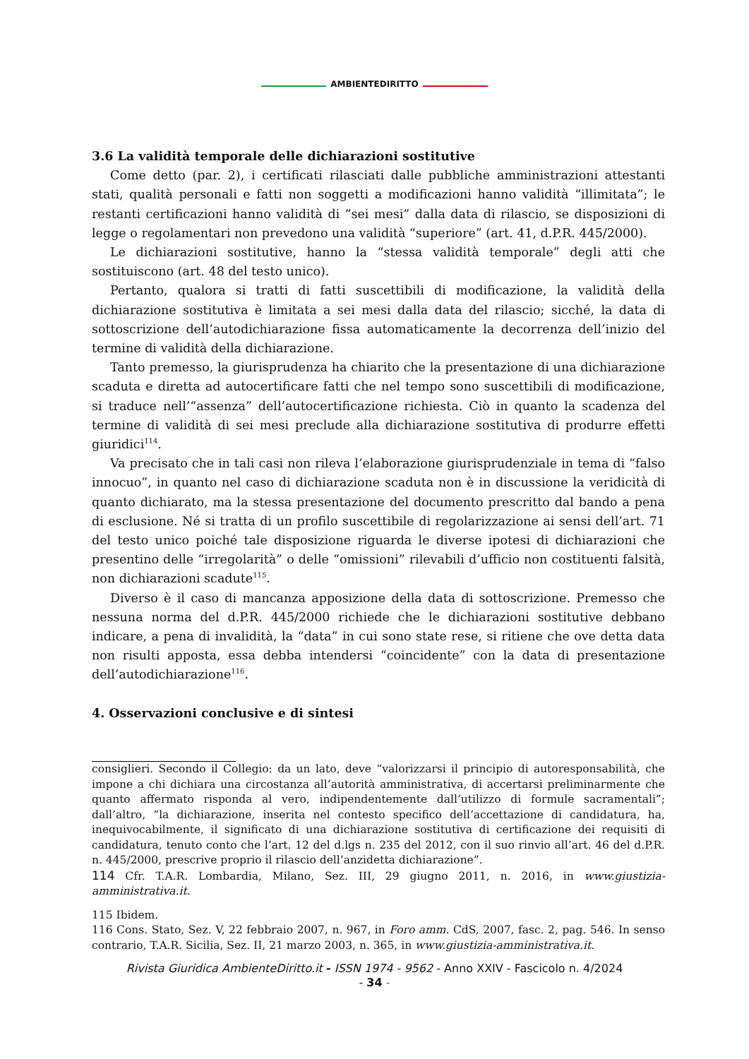AMBIENTEDIRITTO
3.6 La validità temporale delle dichiarazioni sostitutive
Come detto (par. 2), i certificati rilasciati dalle pubbliche amministrazioni attestanti stati, qualità personali e fatti non soggetti a modificazioni hanno validità “illimitata”; le restanti certificazioni hanno validità di “sei mesi” dalla data di rilascio, se disposizioni di legge o regolamentari non prevedono una validità “superiore” (art. 41, d.P.R. 445/2000).
Le dichiarazioni sostitutive, hanno la “stessa validità temporale” degli atti che sostituiscono (art. 48 del testo unico).
Pertanto, qualora si tratti di fatti suscettibili di modificazione, la validità della dichiarazione sostitutiva è limitata a sei mesi dalla data del rilascio; sicché, la data di sottoscrizione dell’autodichiarazione fissa automaticamente la decorrenza dell’inizio del termine di validità della dichiarazione.
Tanto premesso, la giurisprudenza ha chiarito che la presentazione di una dichiarazione scaduta e diretta ad autocertificare fatti che nel tempo sono suscettibili di modificazione, si traduce nell’“assenza” dell’autocertificazione richiesta. Ciò in quanto la scadenza del termine di validità di sei mesi preclude alla dichiarazione sostitutiva di produrre effetti giuridici<sup>114</sup>.
Va precisato che in tali casi non rileva l’elaborazione giurisprudenziale in tema di “falso innocuo”, in quanto nel caso di dichiarazione scaduta non è in discussione la veridicità di quanto dichiarato, ma la stessa presentazione del documento prescritto dal bando a pena di esclusione. Né si tratta di un profilo suscettibile di regolarizzazione ai sensi dell’art. 71 del testo unico poiché tale disposizione riguarda le diverse ipotesi di dichiarazioni che presentino delle “irregolarità” o delle “omissioni” rilevabili d’ufficio non costituenti falsità, non dichiarazioni scadute<sup>115</sup>.
Diverso è il caso di mancanza apposizione della data di sottoscrizione. Premesso che nessuna norma del d.P.R. 445/2000 richiede che le dichiarazioni sostitutive debbano indicare, a pena di invalidità, la “data” in cui sono state rese, si ritiene che ove detta data non risulti apposta, essa debba intendersi “coincidente” con la data di presentazione dell’autodichiarazione<sup>116</sup>.
4. Osservazioni conclusive e di sintesi
consiglieri. Secondo il Collegio: da un lato, deve “valorizzarsi il principio di autoresponsabilità, che impone a chi dichiara una circostanza all’autorità amministrativa, di accertarsi preliminarmente che quanto affermato risponda al vero, indipendentemente dall’utilizzo di formule sacramentali”; dall’altro, “la dichiarazione, inserita nel contesto specifico dell’accettazione di candidatura, ha, inequivocabilmente, il significato di una dichiarazione sostitutiva di certificazione dei requisiti di candidatura, tenuto conto che l’art. 12 del d.lgs n. 235 del 2012, con il suo rinvio all’art. 46 del d.P.R. n. 445/2000, prescrive proprio il rilascio dell’anzidetta dichiarazione”.
114 Cfr. T.A.R. Lombardia, Milano, Sez. III, 29 giugno 2011, n. 2016, in www.giustizia-amministrativa.it.
115 Ibidem.
116 Cons. Stato, Sez. V, 22 febbraio 2007, n. 967, in Foro amm. CdS, 2007, fasc. 2, pag. 546. In senso contrario, T.A.R. Sicilia, Sez. II, 21 marzo 2003, n. 365, in www.giustizia-amministrativa.it.
Rivista Giuridica AmbienteDiritto.it - ISSN 1974 - 9562 - Anno XXIV - Fascicolo n. 4/2024
- 34 -